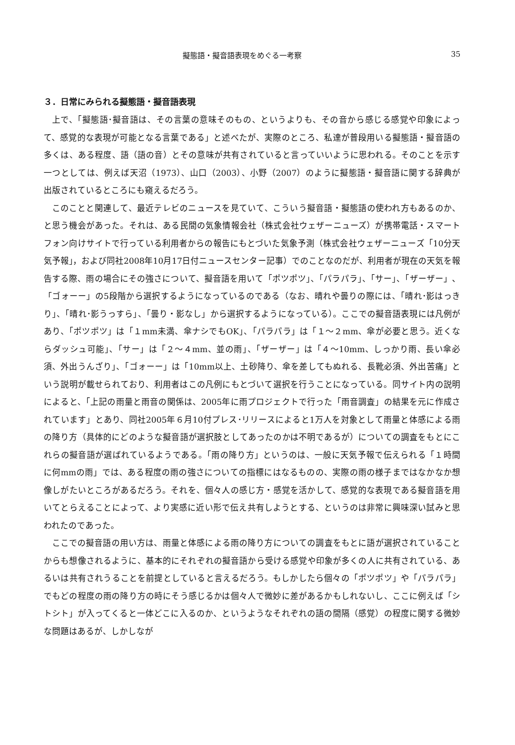擬態語・擬音語表現をめぐる一考察 35
３．日常にみられる擬態語・擬音語表現
上で、「擬態語･擬音語は、その言葉の意味そのもの、というよりも、その音から感じる感覚や印象によって、感覚的な表現が可能となる言葉である」と述べたが、実際のところ、私達が普段用いる擬態語・擬音語の多くは、ある程度、語（語の音）とその意味が共有されていると言っていいように思われる。そのことを示す一つとしては、例えば天沼（1973）、山口（2003）、小野（2007）のように擬態語・擬音語に関する辞典が出版されているところにも窺えるだろう。
このことと関連して、最近テレビのニュースを見ていて、こういう擬音語・擬態語の使われ方もあるのか、と思う機会があった。それは、ある民間の気象情報会社（株式会社ウェザーニューズ）が携帯電話・スマートフォン向けサイトで行っている利用者からの報告にもとづいた気象予測（株式会社ウェザーニューズ「10分天気予報｣，および同社2008年10月17日付ニュースセンター記事）でのことなのだが、利用者が現在の天気を報告する際、雨の場合にその強さについて、擬音語を用いて「ポツポツ」、「パラパラ」、「サー」、「ザーザー」、「ゴォーー」の5段階から選択するようになっているのである（なお、晴れや曇りの際には、「晴れ･影はっきり」、「晴れ･影うっすら」、「曇り・影なし」から選択するようになっている）。ここでの擬音語表現には凡例があり、「ポツポツ」は「１mm未満、傘ナシでもOK」、「パラパラ」は「１～２mm、傘が必要と思う。近くならダッシュ可能」、「サー」は「２～４mm、並の雨」、「ザーザー」は「４～10mm、しっかり雨、長い傘必須、外出うんざり」、「ゴォーー」は「10mm以上、土砂降り、傘を差してもぬれる、長靴必須、外出苦痛」という説明が載せられており、利用者はこの凡例にもとづいて選択を行うことになっている。同サイト内の説明によると、「上記の雨量と雨音の関係は、2005年に雨プロジェクトで行った「雨音調査」の結果を元に作成されています」とあり、同社2005年６月10付プレス･リリースによると1万人を対象として雨量と体感による雨の降り方（具体的にどのような擬音語が選択肢としてあったのかは不明であるが）についての調査をもとにこれらの擬音語が選ばれているようである。「雨の降り方」というのは、一般に天気予報で伝えられる「１時間に何mmの雨」では、ある程度の雨の強さについての指標にはなるものの、実際の雨の様子まではなかなか想像しがたいところがあるだろう。それを、個々人の感じ方・感覚を活かして、感覚的な表現である擬音語を用いてとらえることによって、より実感に近い形で伝え共有しようとする、というのは非常に興味深い試みと思われたのであった。
ここでの擬音語の用い方は、雨量と体感による雨の降り方についての調査をもとに語が選択されていることからも想像されるように、基本的にそれぞれの擬音語から受ける感覚や印象が多くの人に共有されている、あるいは共有されうることを前提としていると言えるだろう。もしかしたら個々の「ポツポツ」や「パラパラ」でもどの程度の雨の降り方の時にそう感じるかは個々人で微妙に差があるかもしれないし、ここに例えば「シトシト」が入ってくると一体どこに入るのか、というようなそれぞれの語の間隔（感覚）の程度に関する微妙な問題はあるが、しかしなが